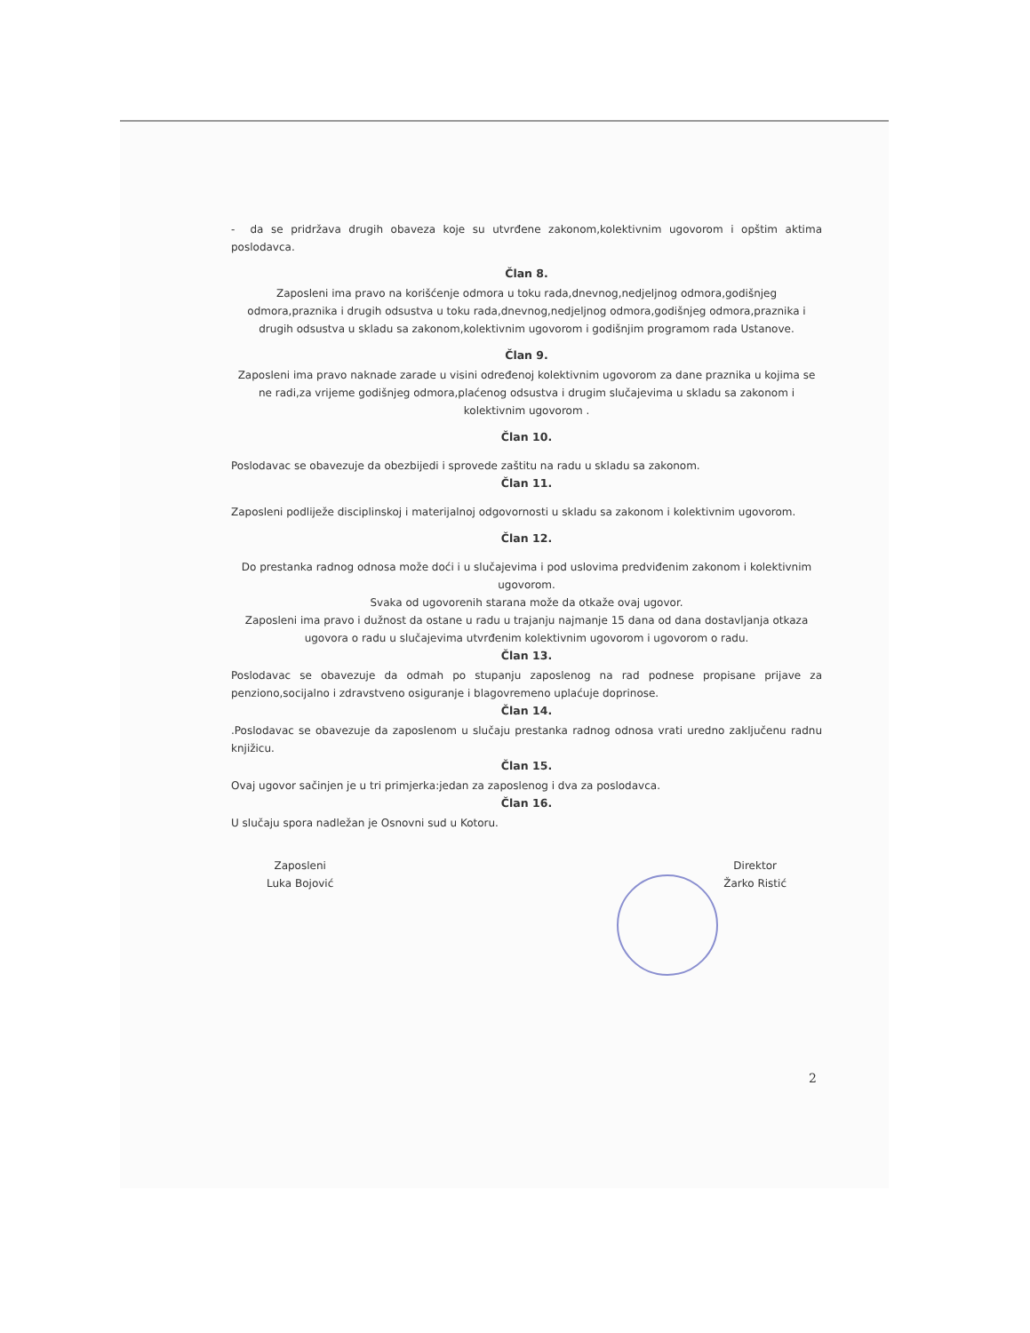- da se pridržava drugih obaveza koje su utvrđene zakonom,kolektivnim ugovorom i opštim aktima poslodavca.
Član 8.
Zaposleni ima pravo na korišćenje odmora u toku rada,dnevnog,nedjeljnog odmora,godišnjeg odmora,praznika i drugih odsustva u toku rada,dnevnog,nedjeljnog odmora,godišnjeg odmora,praznika i drugih odsustva u skladu sa zakonom,kolektivnim ugovorom i godišnjim programom rada Ustanove.
Član 9.
Zaposleni ima pravo naknade zarade u visini određenoj kolektivnim ugovorom za dane praznika u kojima se ne radi,za vrijeme godišnjeg odmora,plaćenog odsustva i drugim slučajevima u skladu sa zakonom i kolektivnim ugovorom .
Član 10.
Poslodavac se obavezuje da obezbijedi i sprovede zaštitu na radu u skladu sa zakonom.
Član 11.
Zaposleni podliježe disciplinskoj i materijalnoj odgovornosti u skladu sa zakonom i kolektivnim ugovorom.
Član 12.
Do prestanka radnog odnosa može doći i u slučajevima i pod uslovima predviđenim zakonom i kolektivnim ugovorom.
Svaka od ugovorenih starana može da otkaže ovaj ugovor.
Zaposleni ima pravo i dužnost da ostane u radu u trajanju najmanje 15 dana od dana dostavljanja otkaza ugovora o radu u slučajevima utvrđenim kolektivnim ugovorom i ugovorom o radu.
Član 13.
Poslodavac se obavezuje da odmah po stupanju zaposlenog na rad podnese propisane prijave za penziono,socijalno i zdravstveno osiguranje i blagovremeno uplaćuje doprinose.
Član 14.
.Poslodavac se obavezuje da zaposlenom u slučaju prestanka radnog odnosa vrati uredno zaključenu radnu knjižicu.
Član 15.
Ovaj ugovor sačinjen je u tri primjerka:jedan za zaposlenog i dva za poslodavca.
Član 16.
U slučaju spora nadležan je Osnovni sud u Kotoru.
Zaposleni
Luka Bojović
Direktor
Žarko Ristić
2